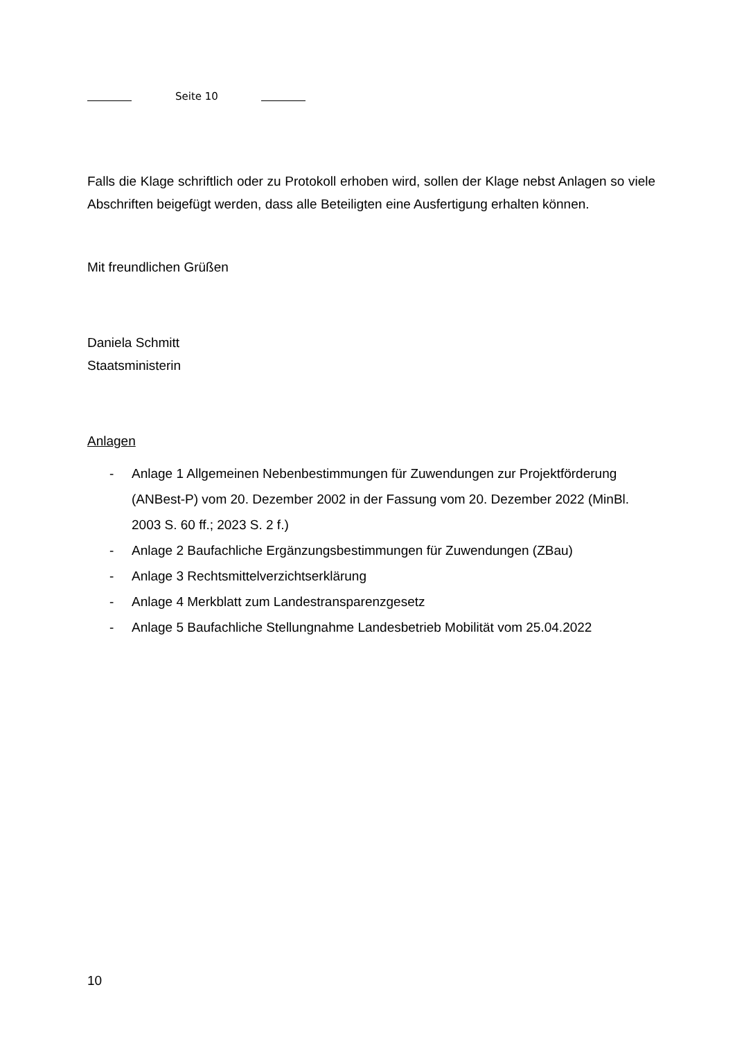Seite 10
Falls die Klage schriftlich oder zu Protokoll erhoben wird, sollen der Klage nebst Anlagen so viele Abschriften beigefügt werden, dass alle Beteiligten eine Ausfertigung erhalten können.
Mit freundlichen Grüßen
Daniela Schmitt
Staatsministerin
Anlagen
- Anlage 1 Allgemeinen Nebenbestimmungen für Zuwendungen zur Projektförderung (ANBest-P) vom 20. Dezember 2002 in der Fassung vom 20. Dezember 2022 (MinBl. 2003 S. 60 ff.; 2023 S. 2 f.)
- Anlage 2 Baufachliche Ergänzungsbestimmungen für Zuwendungen (ZBau)
- Anlage 3 Rechtsmittelverzichtserklärung
- Anlage 4 Merkblatt zum Landestransparenzgesetz
- Anlage 5 Baufachliche Stellungnahme Landesbetrieb Mobilität vom 25.04.2022
10